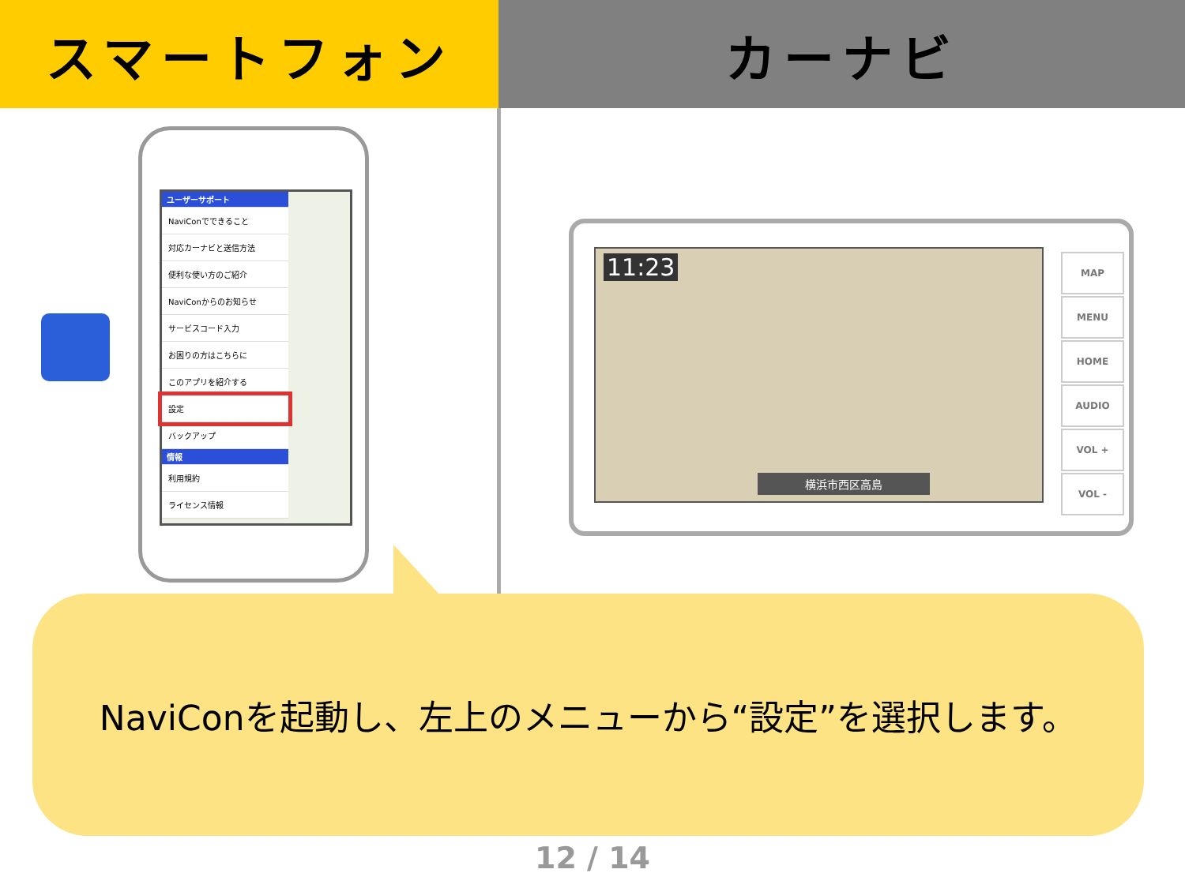スマートフォン カーナビ
ユーザーサポート
NaviConでできること
対応カーナビと送信方法
便利な使い方のご紹介
NaviConからのお知らせ
サービスコード入力
お困りの方はこちらに
このアプリを紹介する
設定
バックアップ
情報
利用規約
ライセンス情報
11:23
横浜市西区高島
MAP
MENU
HOME
AUDIO
VOL +
VOL -
NaviConを起動し、左上のメニューから“設定”を選択します。
12 / 14